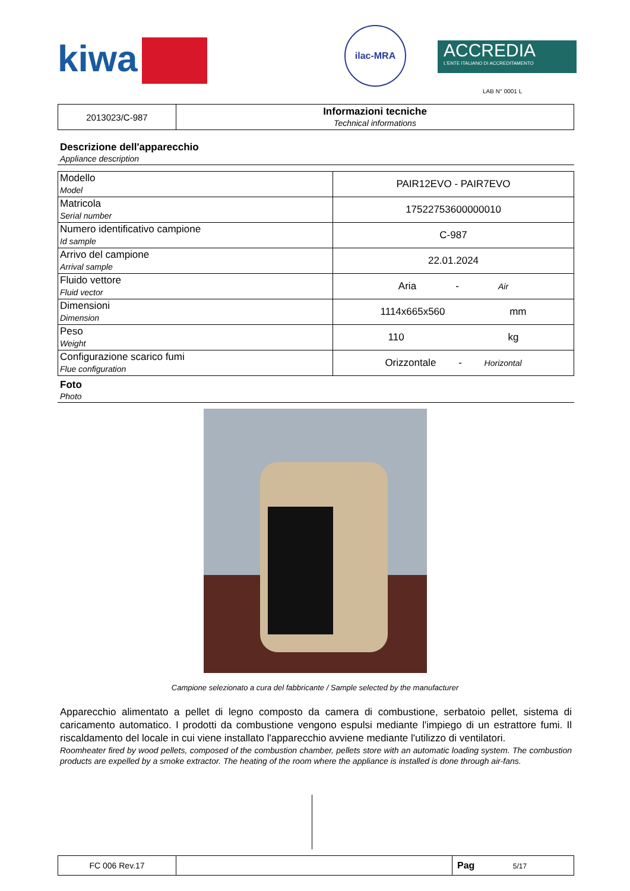kiwa
ilac-MRA
ACCREDIA
L'ENTE ITALIANO DI ACCREDITAMENTO
LAB N° 0001 L
| 2013023/C-987 | Informazioni tecniche Technical informations |
Descrizione dell'apparecchio
Appliance description
| Modello Model | PAIR12EVO - PAIR7EVO |
| Matricola Serial number | 17522753600000010 |
| Numero identificativo campione Id sample | C-987 |
| Arrivo del campione Arrival sample | 22.01.2024 |
| Fluido vettore Fluid vector | Aria - Air |
| Dimensioni Dimension | 1114x665x560 mm |
| Peso Weight | 110 kg |
| Configurazione scarico fumi Flue configuration | Orizzontale - Horizontal |
Foto
Photo
Campione selezionato a cura del fabbricante / Sample selected by the manufacturer
Apparecchio alimentato a pellet di legno composto da camera di combustione, serbatoio pellet, sistema di caricamento automatico. I prodotti da combustione vengono espulsi mediante l'impiego di un estrattore fumi. Il riscaldamento del locale in cui viene installato l'apparecchio avviene mediante l'utilizzo di ventilatori.
Roomheater fired by wood pellets, composed of the combustion chamber, pellets store with an automatic loading system. The combustion products are expelled by a smoke extractor. The heating of the room where the appliance is installed is done through air-fans.
| FC 006 Rev.17 | | Pag 5/17 |